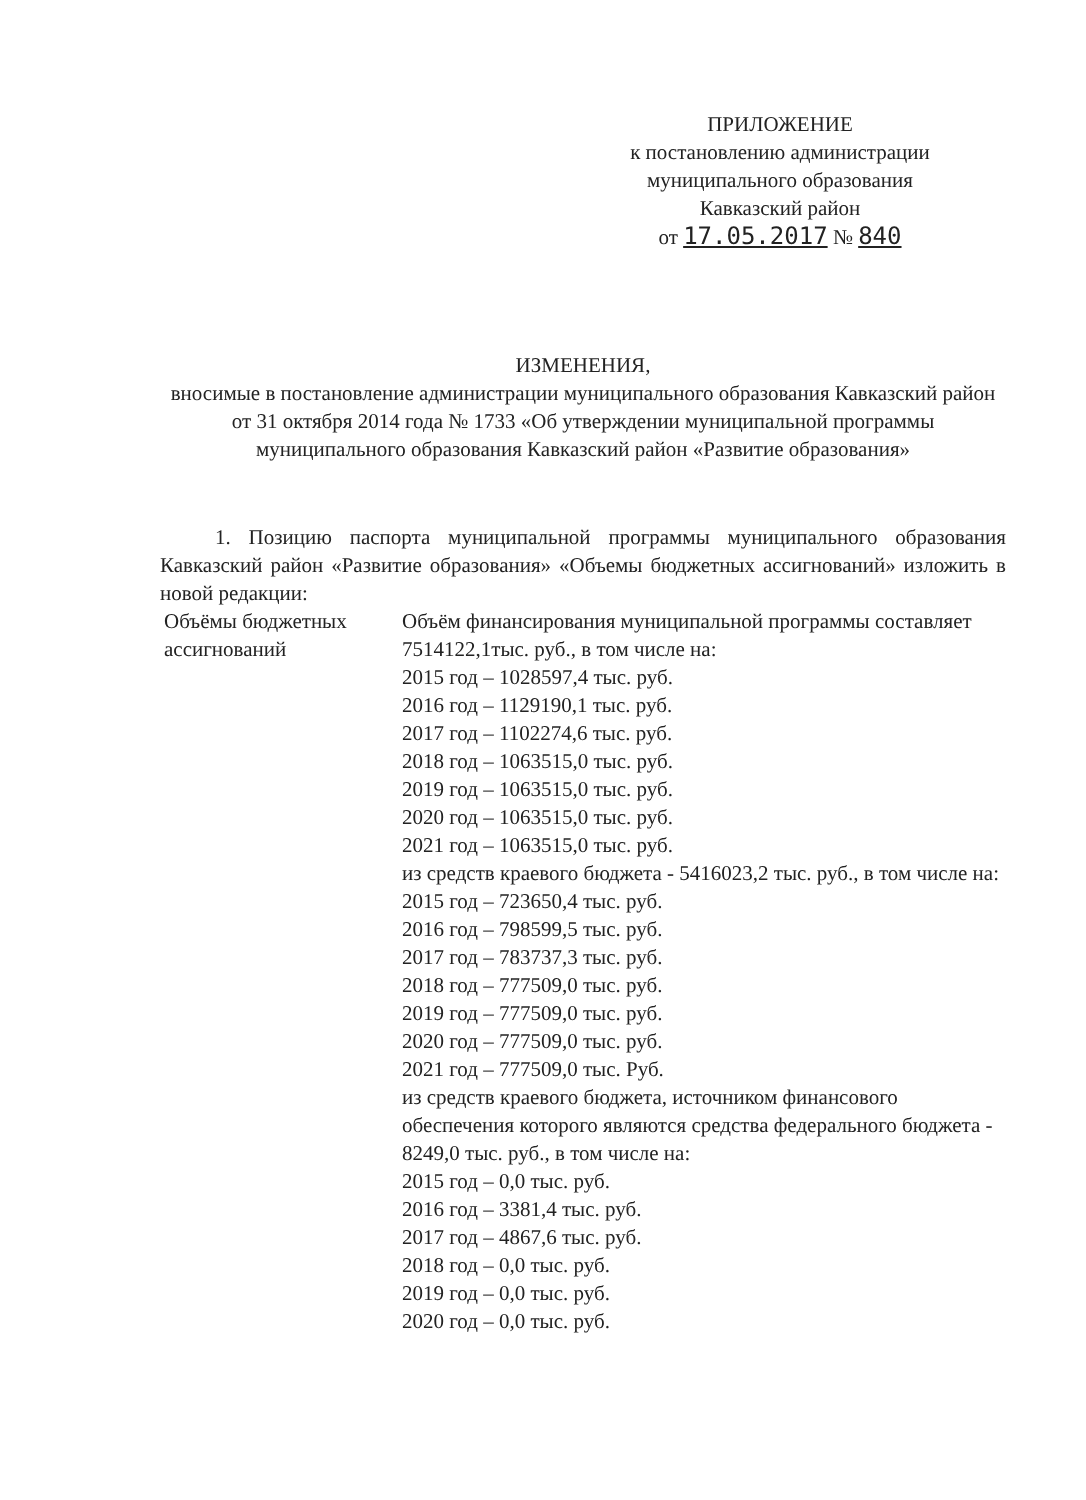ПРИЛОЖЕНИЕ
к постановлению администрации
муниципального образования
Кавказский район
от 17.05.2017 № 840
ИЗМЕНЕНИЯ,
вносимые в постановление администрации муниципального образования Кавказский район от 31 октября 2014 года № 1733 «Об утверждении муниципальной программы муниципального образования Кавказский район «Развитие образования»
1. Позицию паспорта муниципальной программы муниципального образования Кавказский район «Развитие образования» «Объемы бюджетных ассигнований» изложить в новой редакции:
| Объёмы бюджетных ассигнований | Объём финансирования муниципальной программы составляет 7514122,1тыс. руб., в том числе на: 2015 год – 1028597,4 тыс. руб. 2016 год – 1129190,1 тыс. руб. 2017 год – 1102274,6 тыс. руб. 2018 год – 1063515,0 тыс. руб. 2019 год – 1063515,0 тыс. руб. 2020 год – 1063515,0 тыс. руб. 2021 год – 1063515,0 тыс. руб. из средств краевого бюджета - 5416023,2 тыс. руб., в том числе на: 2015 год – 723650,4 тыс. руб. 2016 год – 798599,5 тыс. руб. 2017 год – 783737,3 тыс. руб. 2018 год – 777509,0 тыс. руб. 2019 год – 777509,0 тыс. руб. 2020 год – 777509,0 тыс. руб. 2021 год – 777509,0 тыс. Руб. из средств краевого бюджета, источником финансового обеспечения которого являются средства федерального бюджета - 8249,0 тыс. руб., в том числе на: 2015 год – 0,0 тыс. руб. 2016 год – 3381,4 тыс. руб. 2017 год – 4867,6 тыс. руб. 2018 год – 0,0 тыс. руб. 2019 год – 0,0 тыс. руб. 2020 год – 0,0 тыс. руб. |